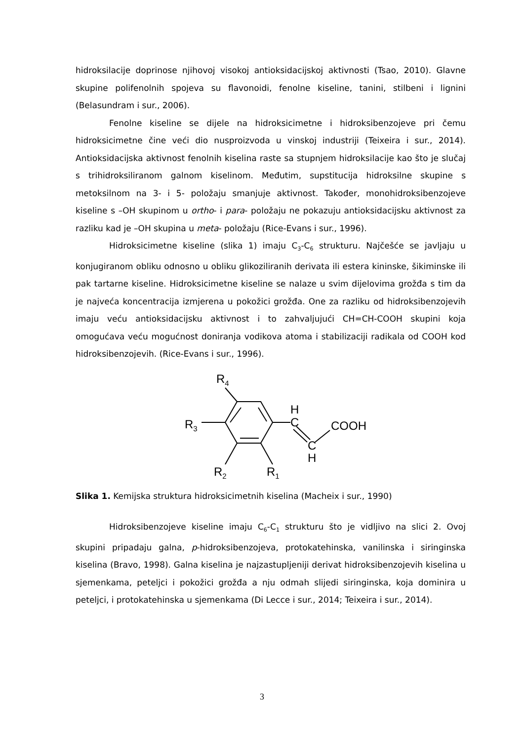hidroksilacije doprinose njihovoj visokoj antioksidacijskoj aktivnosti (Tsao, 2010). Glavne skupine polifenolnih spojeva su flavonoidi, fenolne kiseline, tanini, stilbeni i lignini (Belasundram i sur., 2006).
Fenolne kiseline se dijele na hidroksicimetne i hidroksibenzojeve pri čemu hidroksicimetne čine veći dio nusproizvoda u vinskoj industriji (Teixeira i sur., 2014). Antioksidacijska aktivnost fenolnih kiselina raste sa stupnjem hidroksilacije kao što je slučaj s trihidroksiliranom galnom kiselinom. Međutim, supstitucija hidroksilne skupine s metoksilnom na 3- i 5- položaju smanjuje aktivnost. Također, monohidroksibenzojeve kiseline s –OH skupinom u ortho- i para- položaju ne pokazuju antioksidacijsku aktivnost za razliku kad je –OH skupina u meta- položaju (Rice-Evans i sur., 1996).
Hidroksicimetne kiseline (slika 1) imaju C<sub>3</sub>-C<sub>6</sub> strukturu. Najčešće se javljaju u konjugiranom obliku odnosno u obliku glikoziliranih derivata ili estera kininske, šikiminske ili pak tartarne kiseline. Hidroksicimetne kiseline se nalaze u svim dijelovima grožđa s tim da je najveća koncentracija izmjerena u pokožici grožđa. One za razliku od hidroksibenzojevih imaju veću antioksidacijsku aktivnost i to zahvaljujući CH=CH-COOH skupini koja omogućava veću mogućnost doniranja vodikova atoma i stabilizaciji radikala od COOH kod hidroksibenzojevih. (Rice-Evans i sur., 1996).
R4
R3
R2
R1
H
C
C
H
COOH
Slika 1. Kemijska struktura hidroksicimetnih kiselina (Macheix i sur., 1990)
Hidroksibenzojeve kiseline imaju C<sub>6</sub>-C<sub>1</sub> strukturu što je vidljivo na slici 2. Ovoj skupini pripadaju galna, p-hidroksibenzojeva, protokatehinska, vanilinska i siringinska kiselina (Bravo, 1998). Galna kiselina je najzastupljeniji derivat hidroksibenzojevih kiselina u sjemenkama, peteljci i pokožici grožđa a nju odmah slijedi siringinska, koja dominira u peteljci, i protokatehinska u sjemenkama (Di Lecce i sur., 2014; Teixeira i sur., 2014).
3